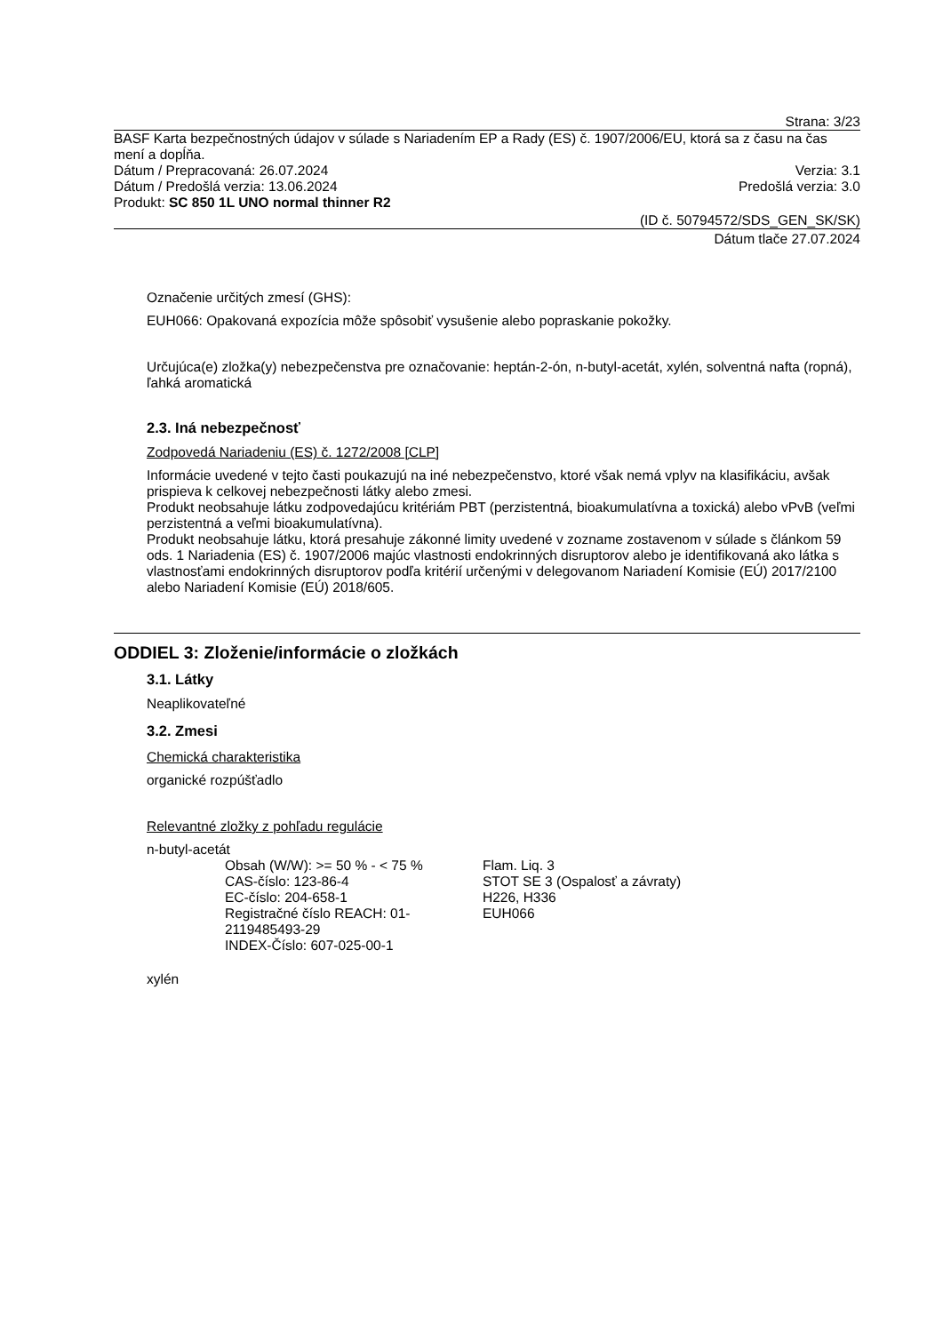Strana: 3/23
BASF Karta bezpečnostných údajov v súlade s Nariadením EP a Rady (ES) č. 1907/2006/EU, ktorá sa z času na čas mení a dopĺňa.
Dátum / Prepracovaná: 26.07.2024 Verzia: 3.1
Dátum / Predošlá verzia: 13.06.2024 Predošlá verzia: 3.0
Produkt: SC 850 1L UNO normal thinner R2
(ID č. 50794572/SDS_GEN_SK/SK)
Dátum tlače 27.07.2024
Označenie určitých zmesí (GHS):
EUH066: Opakovaná expozícia môže spôsobiť vysušenie alebo popraskanie pokožky.
Určujúca(e) zložka(y) nebezpečenstva pre označovanie: heptán-2-ón, n-butyl-acetát, xylén, solventná nafta (ropná), ľahká aromatická
2.3. Iná nebezpečnosť
Zodpovedá Nariadeniu (ES) č. 1272/2008 [CLP]
Informácie uvedené v tejto časti poukazujú na iné nebezpečenstvo, ktoré však nemá vplyv na klasifikáciu, avšak prispieva k celkovej nebezpečnosti látky alebo zmesi.
Produkt neobsahuje látku zodpovedajúcu kritériám PBT (perzistentná, bioakumulatívna a toxická) alebo vPvB (veľmi perzistentná a veľmi bioakumulatívna).
Produkt neobsahuje látku, ktorá presahuje zákonné limity uvedené v zozname zostavenom v súlade s článkom 59 ods. 1 Nariadenia (ES) č. 1907/2006 majúc vlastnosti endokrinných disruptorov alebo je identifikovaná ako látka s vlastnosťami endokrinných disruptorov podľa kritérií určenými v delegovanom Nariadení Komisie (EÚ) 2017/2100 alebo Nariadení Komisie (EÚ) 2018/605.
ODDIEL 3: Zloženie/informácie o zložkách
3.1. Látky
Neaplikovateľné
3.2. Zmesi
Chemická charakteristika
organické rozpúšťadlo
Relevantné zložky z pohľadu regulácie
n-butyl-acetát
Obsah (W/W): >= 50 % - < 75 %
CAS-číslo: 123-86-4
EC-číslo: 204-658-1
Registračné číslo REACH: 01-2119485493-29
INDEX-Číslo: 607-025-00-1
Flam. Liq. 3
STOT SE 3 (Ospalosť a závraty)
H226, H336
EUH066
xylén